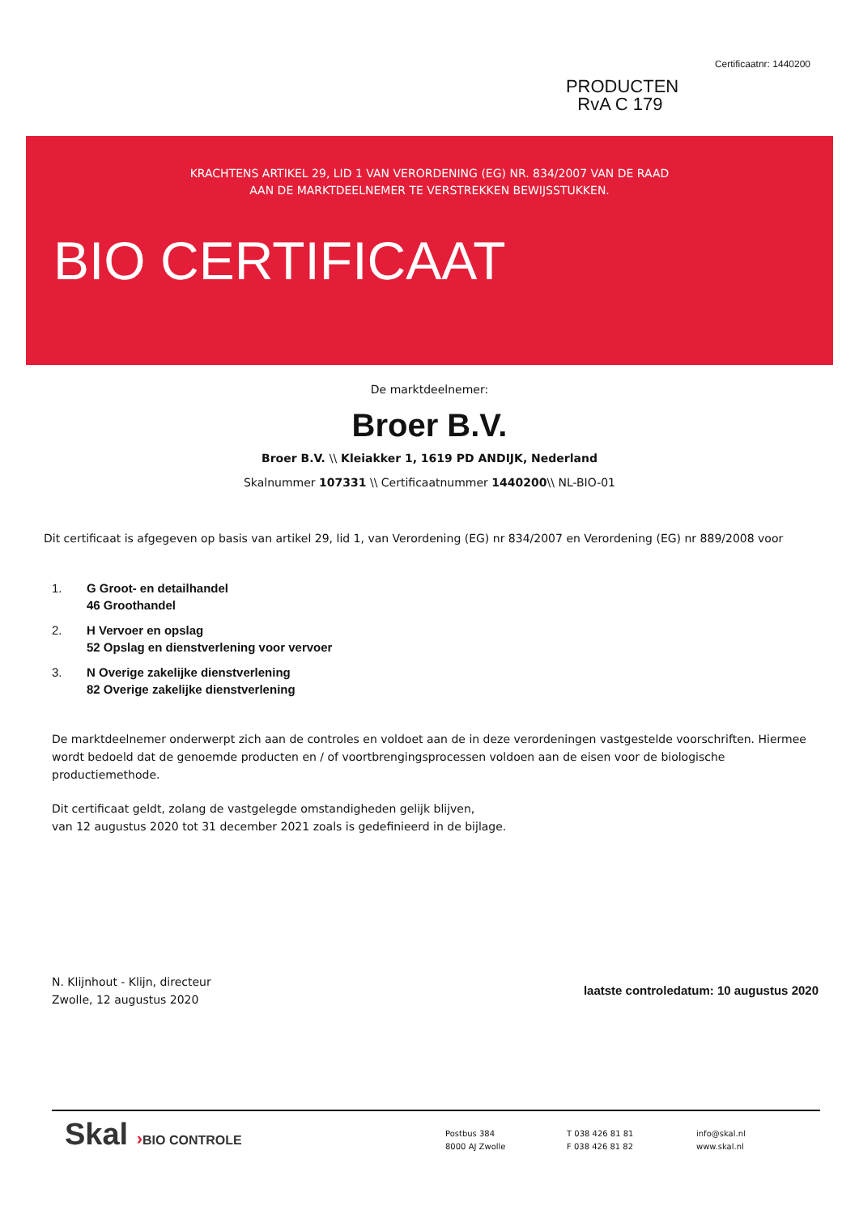PRODUCTEN
RvA C 179
Certificaatnr: 1440200
KRACHTENS ARTIKEL 29, LID 1 VAN VERORDENING (EG) NR. 834/2007 VAN DE RAAD
AAN DE MARKTDEELNEMER TE VERSTREKKEN BEWIJSSTUKKEN.
BIO CERTIFICAAT
De marktdeelnemer:
Broer B.V.
Broer B.V. \\ Kleiakker 1, 1619 PD ANDIJK, Nederland
Skalnummer 107331 \\ Certificaatnummer 1440200\\ NL-BIO-01
Dit certificaat is afgegeven op basis van artikel 29, lid 1, van Verordening (EG) nr 834/2007 en Verordening (EG) nr 889/2008 voor
1. G Groot- en detailhandel
46 Groothandel
2. H Vervoer en opslag
52 Opslag en dienstverlening voor vervoer
3. N Overige zakelijke dienstverlening
82 Overige zakelijke dienstverlening
De marktdeelnemer onderwerpt zich aan de controles en voldoet aan de in deze verordeningen vastgestelde voorschriften. Hiermee wordt bedoeld dat de genoemde producten en / of voortbrengingsprocessen voldoen aan de eisen voor de biologische productiemethode.
Dit certificaat geldt, zolang de vastgelegde omstandigheden gelijk blijven,
van 12 augustus 2020 tot 31 december 2021 zoals is gedefinieerd in de bijlage.
N. Klijnhout - Klijn, directeur
Zwolle, 12 augustus 2020
laatste controledatum: 10 augustus 2020
Skal ›BIO CONTROLE
Postbus 384
8000 AJ Zwolle
T 038 426 81 81
F 038 426 81 82
info@skal.nl
www.skal.nl